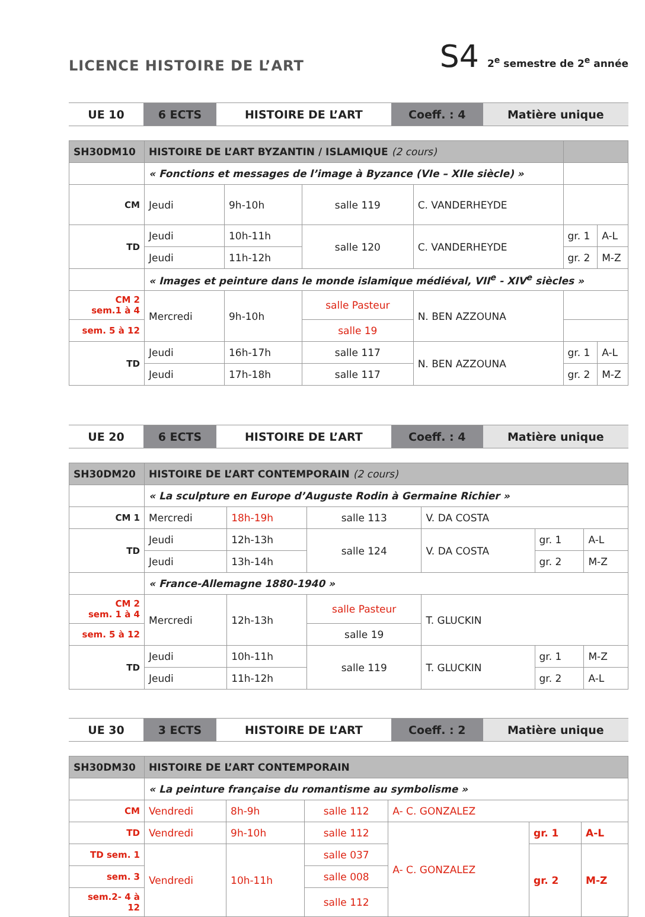LICENCE HISTOIRE DE L’ART
S4 2<sup>e</sup> semestre de 2<sup>e</sup> année
| UE 10 | 6 ECTS | HISTOIRE DE L’ART | Coeff. : 4 | Matière unique |
| SH30DM10 | HISTOIRE DE L’ART BYZANTIN / ISLAMIQUE (2 cours) | | | | | |
| | « Fonctions et messages de l’image à Byzance (VIe – XIIe siècle) » | | | | | |
| CM | Jeudi | 9h-10h | salle 119 | C. VANDERHEYDE | | |
| TD | Jeudi | 10h-11h | salle 120 | C. VANDERHEYDE | gr. 1 | A-L |
| | Jeudi | 11h-12h | | | gr. 2 | M-Z |
| | « Images et peinture dans le monde islamique médiéval, VII<sup>e</sup> - XIV<sup>e</sup> siècles » | | | | | |
| CM 2 sem.1 à 4 | Mercredi | 9h-10h | salle Pasteur | N. BEN AZZOUNA | | |
| sem. 5 à 12 | | | salle 19 | | | |
| TD | Jeudi | 16h-17h | salle 117 | N. BEN AZZOUNA | gr. 1 | A-L |
| | Jeudi | 17h-18h | salle 117 | | gr. 2 | M-Z |
| UE 20 | 6 ECTS | HISTOIRE DE L’ART | Coeff. : 4 | Matière unique |
| SH30DM20 | HISTOIRE DE L’ART CONTEMPORAIN (2 cours) | | | | | |
| | « La sculpture en Europe d’Auguste Rodin à Germaine Richier » | | | | | |
| CM 1 | Mercredi | 18h-19h | salle 113 | V. DA COSTA | | |
| TD | Jeudi | 12h-13h | salle 124 | V. DA COSTA | gr. 1 | A-L |
| | Jeudi | 13h-14h | | | gr. 2 | M-Z |
| | « France-Allemagne 1880-1940 » | | | | | |
| CM 2 sem. 1 à 4 | Mercredi | 12h-13h | salle Pasteur | T. GLUCKIN | | |
| sem. 5 à 12 | | | salle 19 | | | |
| TD | Jeudi | 10h-11h | salle 119 | T. GLUCKIN | gr. 1 | M-Z |
| | Jeudi | 11h-12h | | | gr. 2 | A-L |
| UE 30 | 3 ECTS | HISTOIRE DE L’ART | Coeff. : 2 | Matière unique |
| SH30DM30 | HISTOIRE DE L’ART CONTEMPORAIN | | | | | |
| | « La peinture française du romantisme au symbolisme » | | | | | |
| CM | Vendredi | 8h-9h | salle 112 | A- C. GONZALEZ | | |
| TD | Vendredi | 9h-10h | salle 112 | A- C. GONZALEZ | gr. 1 | A-L |
| TD sem. 1 | Vendredi | 10h-11h | salle 037 | | gr. 2 | M-Z |
| sem. 3 | | | salle 008 | | | |
| sem.2- 4 à 12 | | | salle 112 | | | |